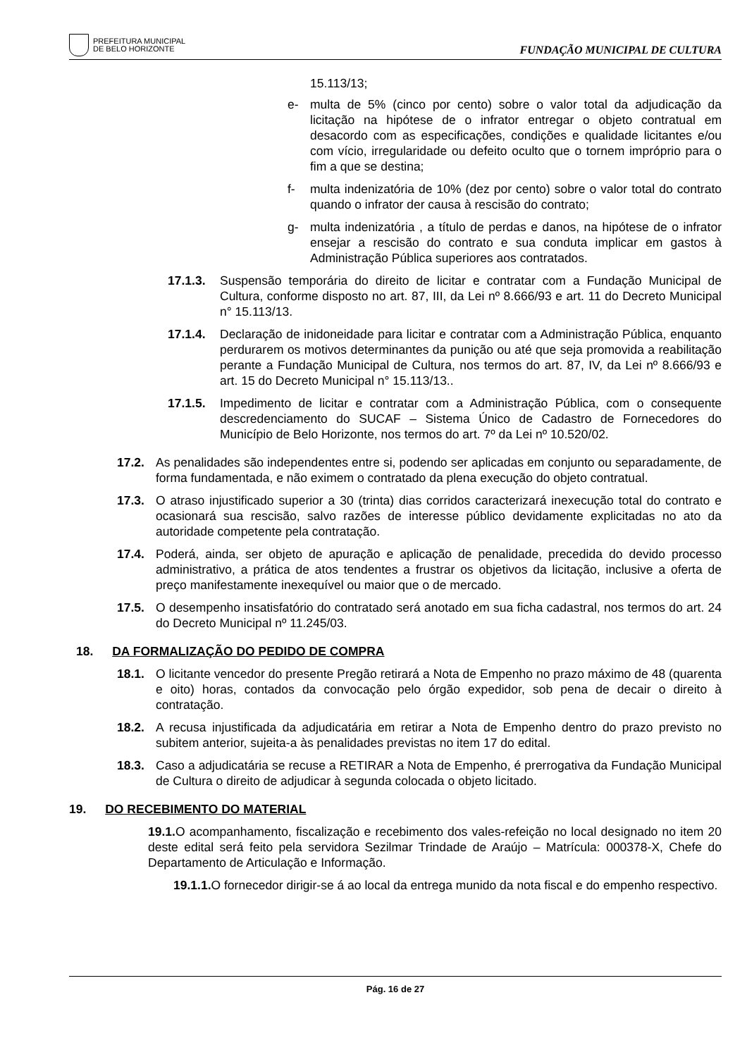PREFEITURA MUNICIPAL
DE BELO HORIZONTE
FUNDAÇÃO MUNICIPAL DE CULTURA
15.113/13;
e- multa de 5% (cinco por cento) sobre o valor total da adjudicação da licitação na hipótese de o infrator entregar o objeto contratual em desacordo com as especificações, condições e qualidade licitantes e/ou com vício, irregularidade ou defeito oculto que o tornem impróprio para o fim a que se destina;
f- multa indenizatória de 10% (dez por cento) sobre o valor total do contrato quando o infrator der causa à rescisão do contrato;
g- multa indenizatória , a título de perdas e danos, na hipótese de o infrator ensejar a rescisão do contrato e sua conduta implicar em gastos à Administração Pública superiores aos contratados.
17.1.3. Suspensão temporária do direito de licitar e contratar com a Fundação Municipal de Cultura, conforme disposto no art. 87, III, da Lei nº 8.666/93 e art. 11 do Decreto Municipal n° 15.113/13.
17.1.4. Declaração de inidoneidade para licitar e contratar com a Administração Pública, enquanto perdurarem os motivos determinantes da punição ou até que seja promovida a reabilitação perante a Fundação Municipal de Cultura, nos termos do art. 87, IV, da Lei nº 8.666/93 e art. 15 do Decreto Municipal n° 15.113/13..
17.1.5. Impedimento de licitar e contratar com a Administração Pública, com o consequente descredenciamento do SUCAF – Sistema Único de Cadastro de Fornecedores do Município de Belo Horizonte, nos termos do art. 7º da Lei nº 10.520/02.
17.2. As penalidades são independentes entre si, podendo ser aplicadas em conjunto ou separadamente, de forma fundamentada, e não eximem o contratado da plena execução do objeto contratual.
17.3. O atraso injustificado superior a 30 (trinta) dias corridos caracterizará inexecução total do contrato e ocasionará sua rescisão, salvo razões de interesse público devidamente explicitadas no ato da autoridade competente pela contratação.
17.4. Poderá, ainda, ser objeto de apuração e aplicação de penalidade, precedida do devido processo administrativo, a prática de atos tendentes a frustrar os objetivos da licitação, inclusive a oferta de preço manifestamente inexequível ou maior que o de mercado.
17.5. O desempenho insatisfatório do contratado será anotado em sua ficha cadastral, nos termos do art. 24 do Decreto Municipal nº 11.245/03.
18. DA FORMALIZAÇÃO DO PEDIDO DE COMPRA
18.1. O licitante vencedor do presente Pregão retirará a Nota de Empenho no prazo máximo de 48 (quarenta e oito) horas, contados da convocação pelo órgão expedidor, sob pena de decair o direito à contratação.
18.2. A recusa injustificada da adjudicatária em retirar a Nota de Empenho dentro do prazo previsto no subitem anterior, sujeita-a às penalidades previstas no item 17 do edital.
18.3. Caso a adjudicatária se recuse a RETIRAR a Nota de Empenho, é prerrogativa da Fundação Municipal de Cultura o direito de adjudicar à segunda colocada o objeto licitado.
19. DO RECEBIMENTO DO MATERIAL
19.1. O acompanhamento, fiscalização e recebimento dos vales-refeição no local designado no item 20 deste edital será feito pela servidora Sezilmar Trindade de Araújo – Matrícula: 000378-X, Chefe do Departamento de Articulação e Informação.
19.1.1. O fornecedor dirigir-se á ao local da entrega munido da nota fiscal e do empenho respectivo.
Pág. 16 de 27